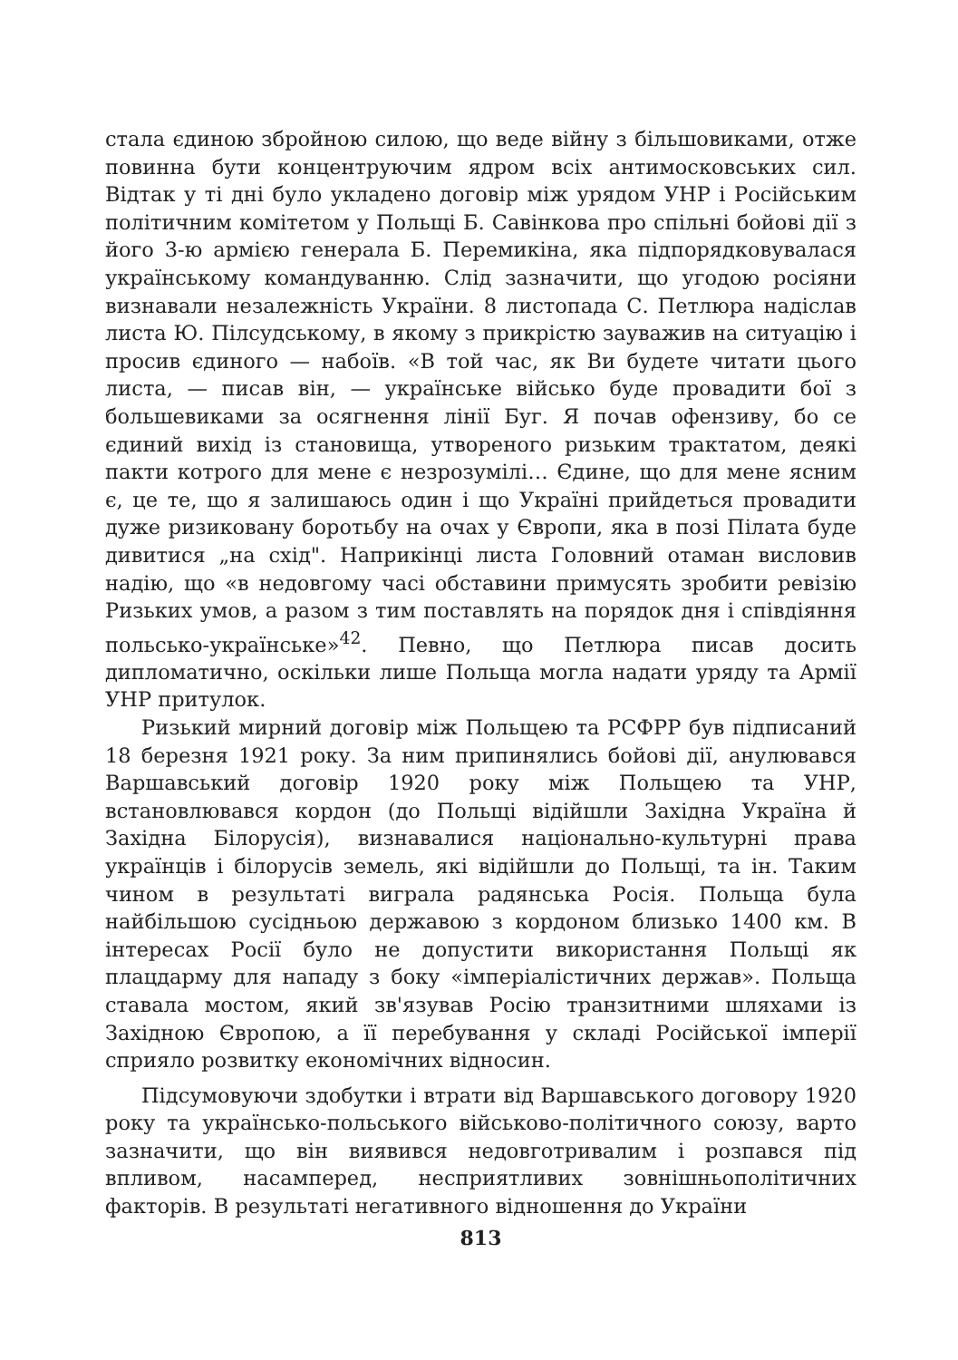стала єдиною збройною силою, що веде війну з більшовиками, отже повинна бути концентруючим ядром всіх антимосковських сил. Відтак у ті дні було укладено договір між урядом УНР і Російським політичним комітетом у Польщі Б. Савінкова про спільні бойові дії з його 3-ю армією генерала Б. Перемикіна, яка підпорядковувалася українському командуванню. Слід зазначити, що угодою росіяни визнавали незалежність України. 8 листопада С. Петлюра надіслав листа Ю. Пілсудському, в якому з прикрістю зауважив на ситуацію і просив єдиного — набоїв. «В той час, як Ви будете читати цього листа, — писав він, — українське військо буде провадити бої з большевиками за осягнення лінії Буг. Я почав офензиву, бо се єдиний вихід із становища, утвореного ризьким трактатом, деякі пакти котрого для мене є незрозумілі… Єдине, що для мене ясним є, це те, що я залишаюсь один і що Україні прийдеться провадити дуже ризиковану боротьбу на очах у Європи, яка в позі Пілата буде дивитися „на схід". Наприкінці листа Головний отаман висловив надію, що «в недовгому часі обставини примусять зробити ревізію Ризьких умов, а разом з тим поставлять на порядок дня і співдіяння польсько-українське»<sup>42</sup>. Певно, що Петлюра писав досить дипломатично, оскільки лише Польща могла надати уряду та Армії УНР притулок.
Ризький мирний договір між Польщею та РСФРР був підписаний 18 березня 1921 року. За ним припинялись бойові дії, анулювався Варшавський договір 1920 року між Польщею та УНР, встановлювався кордон (до Польщі відійшли Західна Україна й Західна Білорусія), визнавалися національно-культурні права українців і білорусів земель, які відійшли до Польщі, та ін. Таким чином в результаті виграла радянська Росія. Польща була найбільшою сусідньою державою з кордоном близько 1400 км. В інтересах Росії було не допустити використання Польщі як плацдарму для нападу з боку «імперіалістичних держав». Польща ставала мостом, який зв'язував Росію транзитними шляхами із Західною Європою, а її перебування у складі Російської імперії сприяло розвитку економічних відносин.
Підсумовуючи здобутки і втрати від Варшавського договору 1920 року та українсько-польського військово-політичного союзу, варто зазначити, що він виявився недовготривалим і розпався під впливом, насамперед, несприятливих зовнішньополітичних факторів. В результаті негативного відношення до України
813